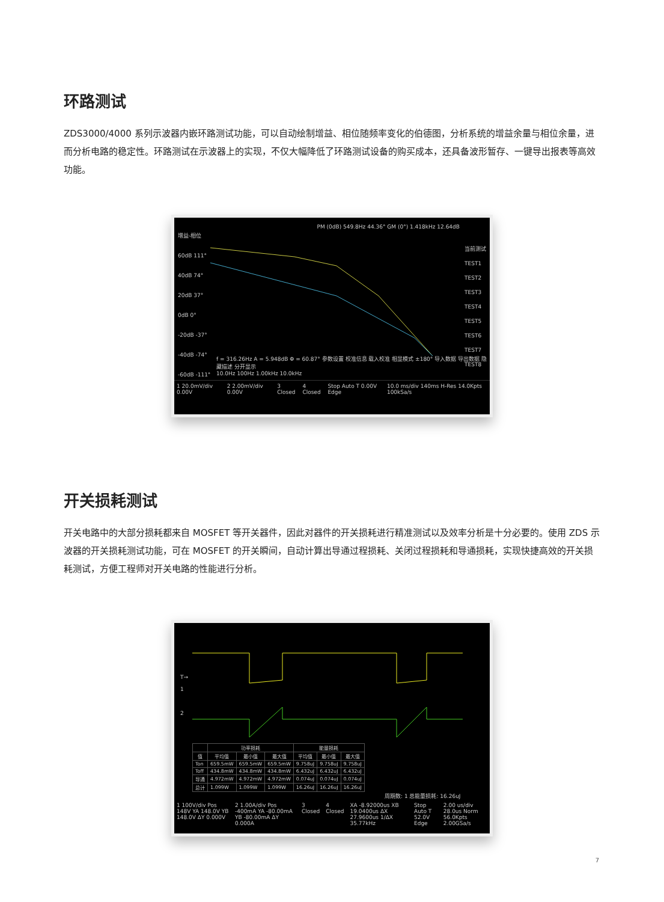环路测试
ZDS3000/4000 系列示波器内嵌环路测试功能，可以自动绘制增益、相位随频率变化的伯德图，分析系统的增益余量与相位余量，进而分析电路的稳定性。环路测试在示波器上的实现，不仅大幅降低了环路测试设备的购买成本，还具备波形暂存、一键导出报表等高效功能。
增益-相位
60dB 111°
40dB 74°
20dB 37°
0dB 0°
-20dB -37°
-40dB -74°
-60dB -111°
PM (0dB) 549.8Hz 44.36° GM (0°) 1.418kHz 12.64dB
当前测试
TEST1
TEST2
TEST3
TEST4
TEST5
TEST6
TEST7
TEST8
f = 316.26Hz A = 5.948dB Φ = 60.87° 参数设置 校准信息 载入校准 相显模式 ±180° 导入数据 导出数据 隐藏描述 分开显示
10.0Hz 100Hz 1.00kHz 10.0kHz
1 20.0mV/div 0.00V 2 2.00mV/div 0.00V 3 Closed 4 Closed Stop Auto T 0.00V Edge 10.0 ms/div 140ms H-Res 14.0Kpts 100kSa/s
开关损耗测试
开关电路中的大部分损耗都来自 MOSFET 等开关器件，因此对器件的开关损耗进行精准测试以及效率分析是十分必要的。使用 ZDS 示波器的开关损耗测试功能，可在 MOSFET 的开关瞬间，自动计算出导通过程损耗、关闭过程损耗和导通损耗，实现快捷高效的开关损耗测试，方便工程师对开关电路的性能进行分析。
T→
1
2
| | 功率损耗 | | | 能量损耗 | | |
| --- | --- | --- | --- | --- | --- | --- |
| 值 | 平均值 | 最小值 | 最大值 | 平均值 | 最小值 | 最大值 |
| Ton | 659.5mW | 659.5mW | 659.5mW | 9.758uJ | 9.758uJ | 9.758uJ |
| Toff | 434.8mW | 434.8mW | 434.8mW | 6.432uJ | 6.432uJ | 6.432uJ |
| 导通 | 4.972mW | 4.972mW | 4.972mW | 0.074uJ | 0.074uJ | 0.074uJ |
| 总计 | 1.099W | 1.099W | 1.099W | 16.26uJ | 16.26uJ | 16.26uJ |
周期数: 1 总能量损耗: 16.26uJ
1 100V/div Pos 148V YA 148.0V YB 148.0V ΔY 0.000V 2 1.00A/div Pos -400mA YA -80.00mA YB -80.00mA ΔY 0.000A 3 Closed 4 Closed XA -8.92000us XB 19.0400us ΔX 27.9600us 1/ΔX 35.77kHz Stop Auto T 52.0V Edge 2.00 us/div 28.0us Norm 56.0Kpts 2.00GSa/s
7